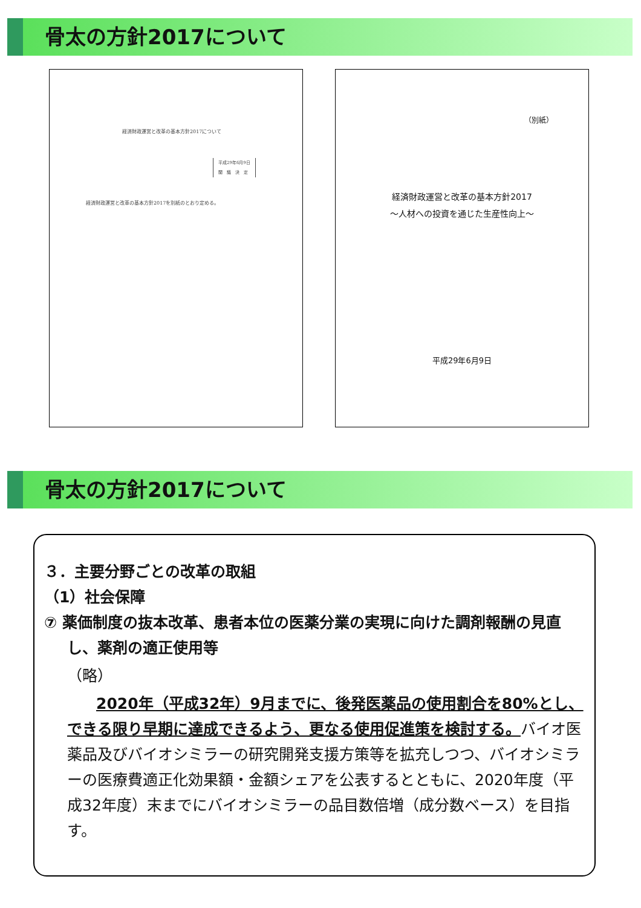骨太の方針2017について
経済財政運営と改革の基本方針2017について
平成29年6月9日
閣　議　決　定
経済財政運営と改革の基本方針2017を別紙のとおり定める。
（別紙）
経済財政運営と改革の基本方針2017
～人材への投資を通じた生産性向上～
平成29年6月9日
骨太の方針2017について
３．主要分野ごとの改革の取組
（1）社会保障
⑦ 薬価制度の抜本改革、患者本位の医薬分業の実現に向けた調剤報酬の見直し、薬剤の適正使用等
（略）
2020年（平成32年）9月までに、後発医薬品の使用割合を80%とし、できる限り早期に達成できるよう、更なる使用促進策を検討する。バイオ医薬品及びバイオシミラーの研究開発支援方策等を拡充しつつ、バイオシミラーの医療費適正化効果額・金額シェアを公表するとともに、2020年度（平成32年度）末までにバイオシミラーの品目数倍増（成分数ベース）を目指す。